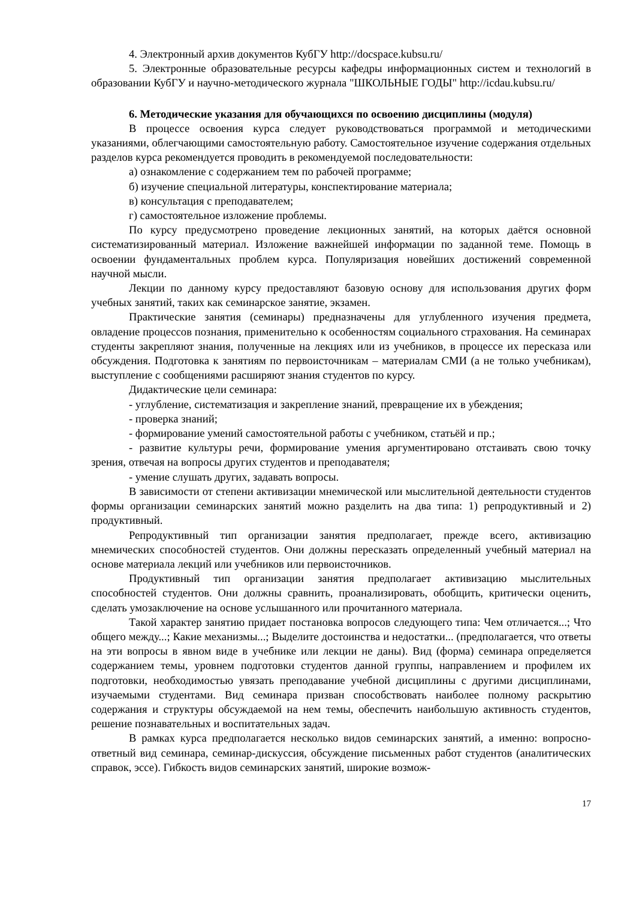4. Электронный архив документов КубГУ http://docspace.kubsu.ru/
5. Электронные образовательные ресурсы кафедры информационных систем и технологий в образовании КубГУ и научно-методического журнала "ШКОЛЬНЫЕ ГОДЫ" http://icdau.kubsu.ru/
6. Методические указания для обучающихся по освоению дисциплины (модуля)
В процессе освоения курса следует руководствоваться программой и методическими указаниями, облегчающими самостоятельную работу. Самостоятельное изучение содержания отдельных разделов курса рекомендуется проводить в рекомендуемой последовательности:
а) ознакомление с содержанием тем по рабочей программе;
б) изучение специальной литературы, конспектирование материала;
в) консультация с преподавателем;
г) самостоятельное изложение проблемы.
По курсу предусмотрено проведение лекционных занятий, на которых даётся основной систематизированный материал. Изложение важнейшей информации по заданной теме. Помощь в освоении фундаментальных проблем курса. Популяризация новейших достижений современной научной мысли.
Лекции по данному курсу предоставляют базовую основу для использования других форм учебных занятий, таких как семинарское занятие, экзамен.
Практические занятия (семинары) предназначены для углубленного изучения предмета, овладение процессов познания, применительно к особенностям социального страхования. На семинарах студенты закрепляют знания, полученные на лекциях или из учебников, в процессе их пересказа или обсуждения. Подготовка к занятиям по первоисточникам – материалам СМИ (а не только учебникам), выступление с сообщениями расширяют знания студентов по курсу.
Дидактические цели семинара:
- углубление, систематизация и закрепление знаний, превращение их в убеждения;
- проверка знаний;
- формирование умений самостоятельной работы с учебником, статьёй и пр.;
- развитие культуры речи, формирование умения аргументировано отстаивать свою точку зрения, отвечая на вопросы других студентов и преподавателя;
- умение слушать других, задавать вопросы.
В зависимости от степени активизации мнемической или мыслительной деятельности студентов формы организации семинарских занятий можно разделить на два типа: 1) репродуктивный и 2) продуктивный.
Репродуктивный тип организации занятия предполагает, прежде всего, активизацию мнемических способностей студентов. Они должны пересказать определенный учебный материал на основе материала лекций или учебников или первоисточников.
Продуктивный тип организации занятия предполагает активизацию мыслительных способностей студентов. Они должны сравнить, проанализировать, обобщить, критически оценить, сделать умозаключение на основе услышанного или прочитанного материала.
Такой характер занятию придает постановка вопросов следующего типа: Чем отличается...; Что общего между...; Какие механизмы...; Выделите достоинства и недостатки... (предполагается, что ответы на эти вопросы в явном виде в учебнике или лекции не даны). Вид (форма) семинара определяется содержанием темы, уровнем подготовки студентов данной группы, направлением и профилем их подготовки, необходимостью увязать преподавание учебной дисциплины с другими дисциплинами, изучаемыми студентами. Вид семинара призван способствовать наиболее полному раскрытию содержания и структуры обсуждаемой на нем темы, обеспечить наибольшую активность студентов, решение познавательных и воспитательных задач.
В рамках курса предполагается несколько видов семинарских занятий, а именно: вопросно-ответный вид семинара, семинар-дискуссия, обсуждение письменных работ студентов (аналитических справок, эссе). Гибкость видов семинарских занятий, широкие возмож-
17